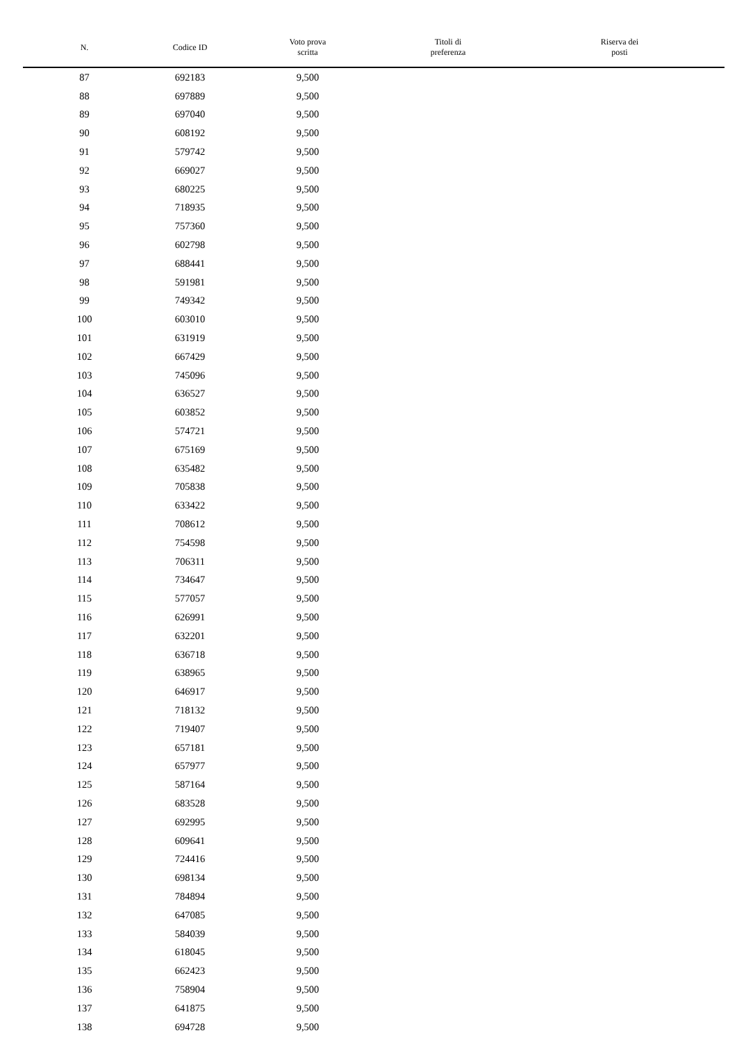| N. | Codice ID | Voto prova scritta | Titoli di preferenza | Riserva dei posti |
| --- | --- | --- | --- | --- |
| 87 | 692183 | 9,500 | | |
| 88 | 697889 | 9,500 | | |
| 89 | 697040 | 9,500 | | |
| 90 | 608192 | 9,500 | | |
| 91 | 579742 | 9,500 | | |
| 92 | 669027 | 9,500 | | |
| 93 | 680225 | 9,500 | | |
| 94 | 718935 | 9,500 | | |
| 95 | 757360 | 9,500 | | |
| 96 | 602798 | 9,500 | | |
| 97 | 688441 | 9,500 | | |
| 98 | 591981 | 9,500 | | |
| 99 | 749342 | 9,500 | | |
| 100 | 603010 | 9,500 | | |
| 101 | 631919 | 9,500 | | |
| 102 | 667429 | 9,500 | | |
| 103 | 745096 | 9,500 | | |
| 104 | 636527 | 9,500 | | |
| 105 | 603852 | 9,500 | | |
| 106 | 574721 | 9,500 | | |
| 107 | 675169 | 9,500 | | |
| 108 | 635482 | 9,500 | | |
| 109 | 705838 | 9,500 | | |
| 110 | 633422 | 9,500 | | |
| 111 | 708612 | 9,500 | | |
| 112 | 754598 | 9,500 | | |
| 113 | 706311 | 9,500 | | |
| 114 | 734647 | 9,500 | | |
| 115 | 577057 | 9,500 | | |
| 116 | 626991 | 9,500 | | |
| 117 | 632201 | 9,500 | | |
| 118 | 636718 | 9,500 | | |
| 119 | 638965 | 9,500 | | |
| 120 | 646917 | 9,500 | | |
| 121 | 718132 | 9,500 | | |
| 122 | 719407 | 9,500 | | |
| 123 | 657181 | 9,500 | | |
| 124 | 657977 | 9,500 | | |
| 125 | 587164 | 9,500 | | |
| 126 | 683528 | 9,500 | | |
| 127 | 692995 | 9,500 | | |
| 128 | 609641 | 9,500 | | |
| 129 | 724416 | 9,500 | | |
| 130 | 698134 | 9,500 | | |
| 131 | 784894 | 9,500 | | |
| 132 | 647085 | 9,500 | | |
| 133 | 584039 | 9,500 | | |
| 134 | 618045 | 9,500 | | |
| 135 | 662423 | 9,500 | | |
| 136 | 758904 | 9,500 | | |
| 137 | 641875 | 9,500 | | |
| 138 | 694728 | 9,500 | | |